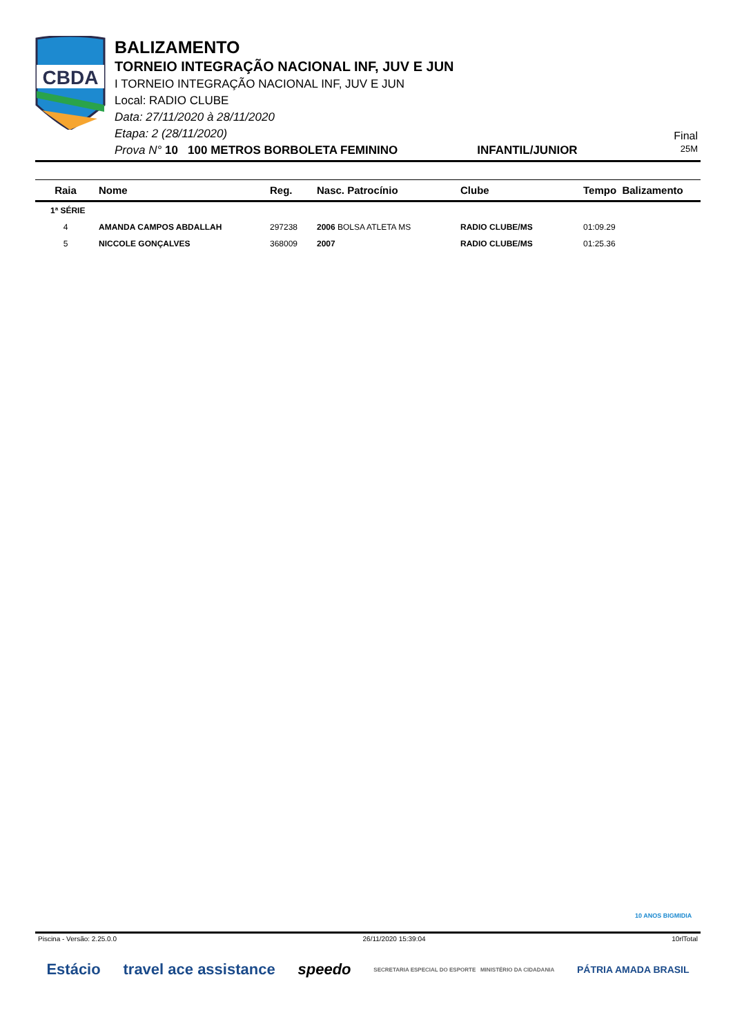CBDA
BALIZAMENTO
TORNEIO INTEGRAÇÃO NACIONAL INF, JUV E JUN
I TORNEIO INTEGRAÇÃO NACIONAL INF, JUV E JUN
Local: RADIO CLUBE
Data: 27/11/2020 à 28/11/2020
Etapa: 2 (28/11/2020)
Prova N° 10 100 METROS BORBOLETA FEMININO INFANTIL/JUNIOR
Final
25M
| Raia | Nome | Reg. | Nasc. Patrocínio | Clube | Tempo Balizamento |
| --- | --- | --- | --- | --- | --- |
| 1ª SÉRIE | | | | | |
| 4 | AMANDA CAMPOS ABDALLAH | 297238 | 2006 BOLSA ATLETA MS | RADIO CLUBE/MS | 01:09.29 |
| 5 | NICCOLE GONÇALVES | 368009 | 2007 | RADIO CLUBE/MS | 01:25.36 |
10 ANOS BIGMIDIA
Piscina - Versão: 2.25.0.0 26/11/2020 15:39:04 10rlTotal
Estácio travel ace assistance speedo SECRETARIA ESPECIAL DO ESPORTE MINISTÉRIO DA CIDADANIA PÁTRIA AMADA BRASIL